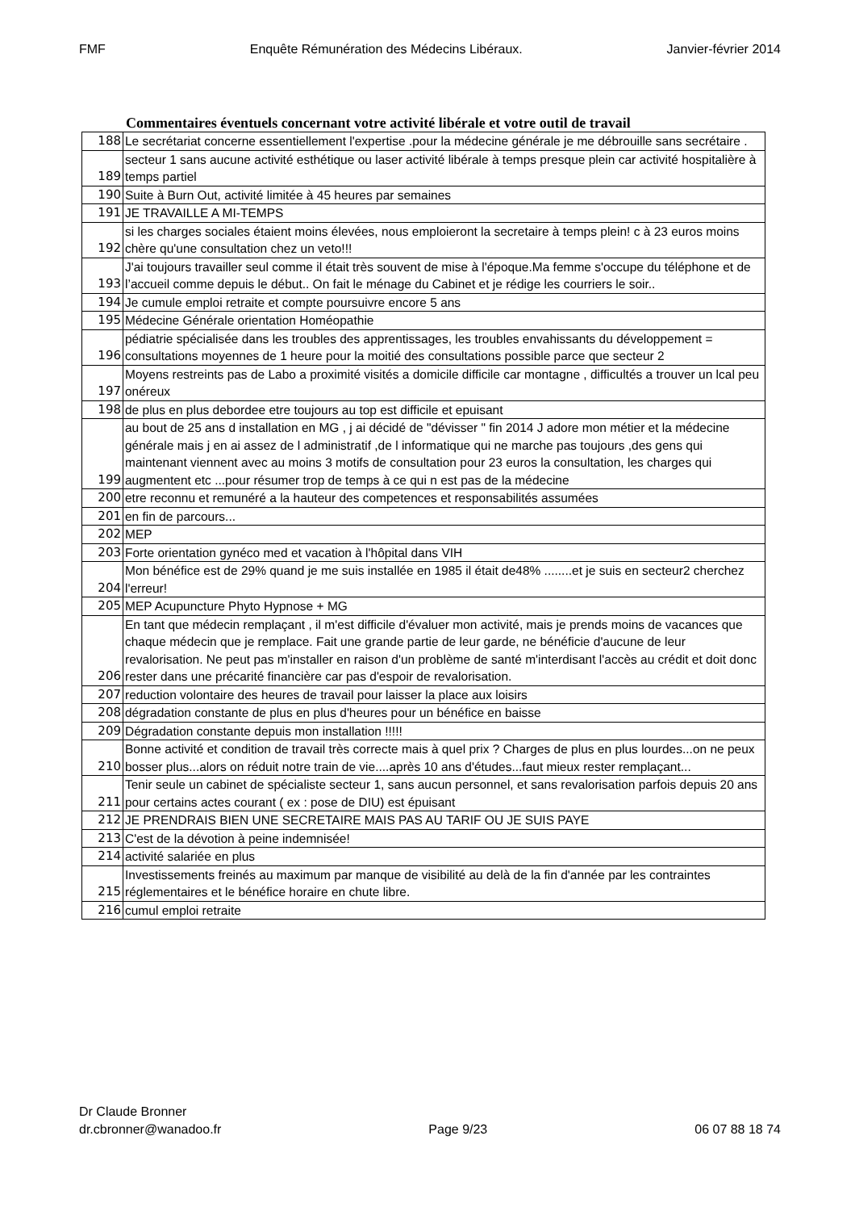FMF Enquête Rémunération des Médecins Libéraux. Janvier-février 2014
Commentaires éventuels concernant votre activité libérale et votre outil de travail
| 188 | Le secrétariat concerne essentiellement l'expertise .pour la médecine générale je me débrouille sans secrétaire . |
| 189 | secteur 1 sans aucune activité esthétique ou laser activité libérale à temps presque plein car activité hospitalière à temps partiel |
| 190 | Suite à Burn Out, activité limitée à 45 heures par semaines |
| 191 | JE TRAVAILLE A MI-TEMPS |
| 192 | si les charges sociales étaient moins élevées, nous emploieront la secretaire à temps plein! c à 23 euros moins chère qu'une consultation chez un veto!!! |
| 193 | J'ai toujours travailler seul comme il était très souvent de mise à l'époque.Ma femme s'occupe du téléphone et de l’accueil comme depuis le début.. On fait le ménage du Cabinet et je rédige les courriers le soir.. |
| 194 | Je cumule emploi retraite et compte poursuivre encore 5 ans |
| 195 | Médecine Générale orientation Homéopathie |
| 196 | pédiatrie spécialisée dans les troubles des apprentissages, les troubles envahissants du développement = consultations moyennes de 1 heure pour la moitié des consultations possible parce que secteur 2 |
| 197 | Moyens restreints pas de Labo a proximité visités a domicile difficile car montagne , difficultés a trouver un lcal peu onéreux |
| 198 | de plus en plus debordee etre toujours au top est difficile et epuisant |
| 199 | au bout de 25 ans d installation en MG , j ai décidé de "dévisser " fin 2014 J adore mon métier et la médecine générale mais j en ai assez de l administratif ,de l informatique qui ne marche pas toujours ,des gens qui maintenant viennent avec au moins 3 motifs de consultation pour 23 euros la consultation, les charges qui augmentent etc ...pour résumer trop de temps à ce qui n est pas de la médecine |
| 200 | etre reconnu et remunéré a la hauteur des competences et responsabilités assumées |
| 201 | en fin de parcours... |
| 202 | MEP |
| 203 | Forte orientation gynéco med et vacation à l'hôpital dans VIH |
| 204 | Mon bénéfice est de 29% quand je me suis installée en 1985 il était de48% ........et je suis en secteur2 cherchez l'erreur! |
| 205 | MEP Acupuncture Phyto Hypnose + MG |
| 206 | En tant que médecin remplaçant , il m'est difficile d'évaluer mon activité, mais je prends moins de vacances que chaque médecin que je remplace. Fait une grande partie de leur garde, ne bénéficie d'aucune de leur revalorisation. Ne peut pas m'installer en raison d'un problème de santé m'interdisant l'accès au crédit et doit donc rester dans une précarité financière car pas d'espoir de revalorisation. |
| 207 | reduction volontaire des heures de travail pour laisser la place aux loisirs |
| 208 | dégradation constante de plus en plus d'heures pour un bénéfice en baisse |
| 209 | Dégradation constante depuis mon installation !!!!! |
| 210 | Bonne activité et condition de travail très correcte mais à quel prix ? Charges de plus en plus lourdes...on ne peux bosser plus...alors on réduit notre train de vie....après 10 ans d'études...faut mieux rester remplaçant... |
| 211 | Tenir seule un cabinet de spécialiste secteur 1, sans aucun personnel, et sans revalorisation parfois depuis 20 ans pour certains actes courant ( ex : pose de DIU) est épuisant |
| 212 | JE PRENDRAIS BIEN UNE SECRETAIRE MAIS PAS AU TARIF OU JE SUIS PAYE |
| 213 | C'est de la dévotion à peine indemnisée! |
| 214 | activité salariée en plus |
| 215 | Investissements freinés au maximum par manque de visibilité au delà de la fin d'année par les contraintes réglementaires et le bénéfice horaire en chute libre. |
| 216 | cumul emploi retraite |
Dr Claude Bronner
dr.cbronner@wanadoo.fr Page 9/23 06 07 88 18 74